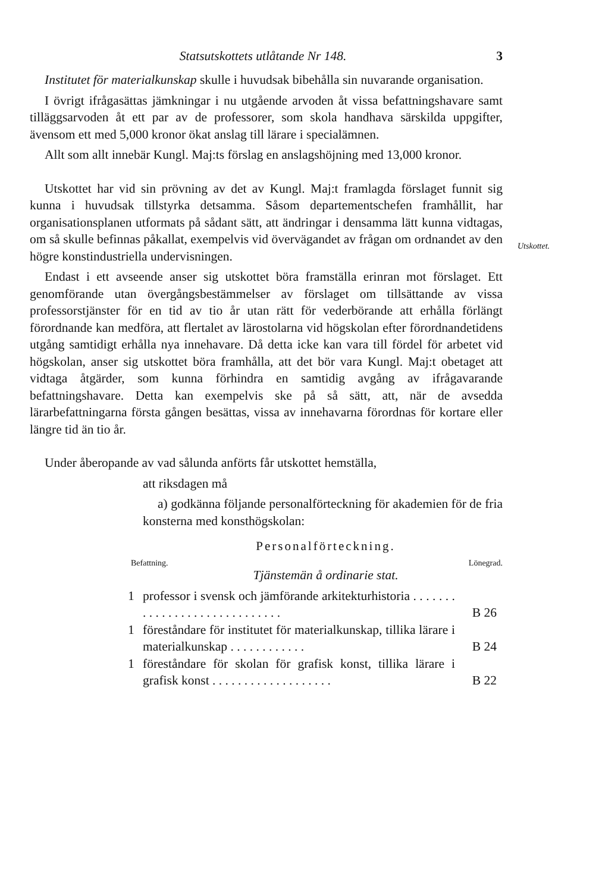Statsutskottets utlåtande Nr 148. 3
Utskottet.
Institutet för materialkunskap skulle i huvudsak bibehålla sin nuvarande organisation.
I övrigt ifrågasättas jämkningar i nu utgående arvoden åt vissa befattningshavare samt tilläggsarvoden åt ett par av de professorer, som skola handhava särskilda uppgifter, ävensom ett med 5,000 kronor ökat anslag till lärare i specialämnen.
Allt som allt innebär Kungl. Maj:ts förslag en anslagshöjning med 13,000 kronor.
Utskottet har vid sin prövning av det av Kungl. Maj:t framlagda förslaget funnit sig kunna i huvudsak tillstyrka detsamma. Såsom departementschefen framhållit, har organisationsplanen utformats på sådant sätt, att ändringar i densamma lätt kunna vidtagas, om så skulle befinnas påkallat, exempelvis vid övervägandet av frågan om ordnandet av den högre konstindustriella undervisningen.
Endast i ett avseende anser sig utskottet böra framställa erinran mot förslaget. Ett genomförande utan övergångsbestämmelser av förslaget om tillsättande av vissa professorstjänster för en tid av tio år utan rätt för vederbörande att erhålla förlängt förordnande kan medföra, att flertalet av lärostolarna vid högskolan efter förordnandetidens utgång samtidigt erhålla nya innehavare. Då detta icke kan vara till fördel för arbetet vid högskolan, anser sig utskottet böra framhålla, att det bör vara Kungl. Maj:t obetaget att vidtaga åtgärder, som kunna förhindra en samtidig avgång av ifrågavarande befattningshavare. Detta kan exempelvis ske på så sätt, att, när de avsedda lärarbefattningarna första gången besättas, vissa av innehavarna förordnas för kortare eller längre tid än tio år.
Under åberopande av vad sålunda anförts får utskottet hemställa,
att riksdagen må
a) godkänna följande personalförteckning för akademien för de fria konsterna med konsthögskolan:
Personalförteckning.
Befattning. Lönegrad.
Tjänstemän å ordinarie stat.
| 1 | professor i svensk och jämförande arkitekturhistoria . . . . . . . . . . . . . . . . . . . . . . . . . . . . . | B 26 |
| 1 | föreståndare för institutet för materialkunskap, tillika lärare i materialkunskap . . . . . . . . . . . . | B 24 |
| 1 | föreståndare för skolan för grafisk konst, tillika lärare i grafisk konst . . . . . . . . . . . . . . . . . . . | B 22 |